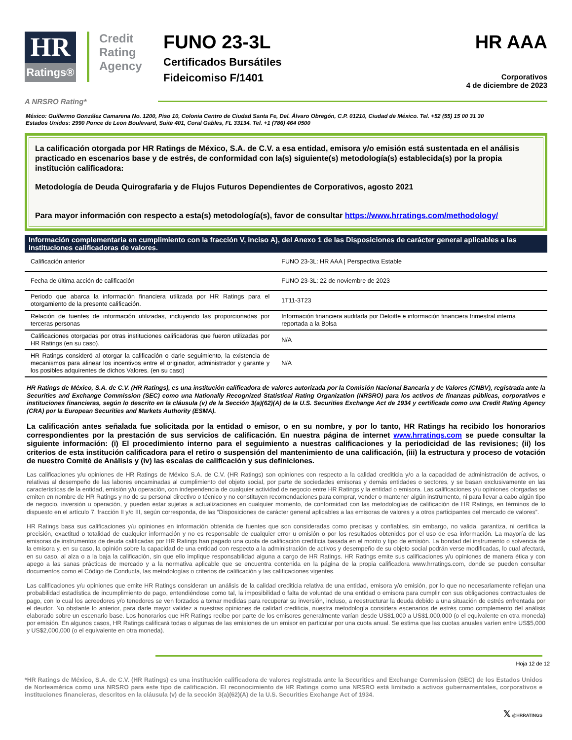HR
Ratings®
Credit Rating Agency
FUNO 23-3L
Certificados Bursátiles
Fideicomiso F/1401
HR AAA
Corporativos
4 de diciembre de 2023
A NRSRO Rating*
México: Guillermo González Camarena No. 1200, Piso 10, Colonia Centro de Ciudad Santa Fe, Del. Álvaro Obregón, C.P. 01210, Ciudad de México. Tel. +52 (55) 15 00 31 30
Estados Unidos: 2990 Ponce de Leon Boulevard, Suite 401, Coral Gables, FL 33134. Tel. +1 (786) 464 0500
La calificación otorgada por HR Ratings de México, S.A. de C.V. a esa entidad, emisora y/o emisión está sustentada en el análisis practicado en escenarios base y de estrés, de conformidad con la(s) siguiente(s) metodología(s) establecida(s) por la propia institución calificadora:
Metodología de Deuda Quirografaria y de Flujos Futuros Dependientes de Corporativos, agosto 2021
Para mayor información con respecto a esta(s) metodología(s), favor de consultar https://www.hrratings.com/methodology/
| Información complementaria en cumplimiento con la fracción V, inciso A), del Anexo 1 de las Disposiciones de carácter general aplicables a las instituciones calificadoras de valores. | |
| --- | --- |
| Calificación anterior | FUNO 23-3L: HR AAA / Perspectiva Estable |
| Fecha de última acción de calificación | FUNO 23-3L: 22 de noviembre de 2023 |
| Periodo que abarca la información financiera utilizada por HR Ratings para el otorgamiento de la presente calificación. | 1T11-3T23 |
| Relación de fuentes de información utilizadas, incluyendo las proporcionadas por terceras personas | Información financiera auditada por Deloitte e información financiera trimestral interna reportada a la Bolsa |
| Calificaciones otorgadas por otras instituciones calificadoras que fueron utilizadas por HR Ratings (en su caso). | N/A |
| HR Ratings consideró al otorgar la calificación o darle seguimiento, la existencia de mecanismos para alinear los incentivos entre el originador, administrador y garante y los posibles adquirentes de dichos Valores. (en su caso) | N/A |
HR Ratings de México, S.A. de C.V. (HR Ratings), es una institución calificadora de valores autorizada por la Comisión Nacional Bancaria y de Valores (CNBV), registrada ante la Securities and Exchange Commission (SEC) como una Nationally Recognized Statistical Rating Organization (NRSRO) para los activos de finanzas públicas, corporativos e instituciones financieras, según lo descrito en la cláusula (v) de la Sección 3(a)(62)(A) de la U.S. Securities Exchange Act de 1934 y certificada como una Credit Rating Agency (CRA) por la European Securities and Markets Authority (ESMA).
La calificación antes señalada fue solicitada por la entidad o emisor, o en su nombre, y por lo tanto, HR Ratings ha recibido los honorarios correspondientes por la prestación de sus servicios de calificación. En nuestra página de internet www.hrratings.com se puede consultar la siguiente información: (i) El procedimiento interno para el seguimiento a nuestras calificaciones y la periodicidad de las revisiones; (ii) los criterios de esta institución calificadora para el retiro o suspensión del mantenimiento de una calificación, (iii) la estructura y proceso de votación de nuestro Comité de Análisis y (iv) las escalas de calificación y sus definiciones.
Las calificaciones y/u opiniones de HR Ratings de México S.A. de C.V. (HR Ratings) son opiniones con respecto a la calidad crediticia y/o a la capacidad de administración de activos, o relativas al desempeño de las labores encaminadas al cumplimiento del objeto social, por parte de sociedades emisoras y demás entidades o sectores, y se basan exclusivamente en las características de la entidad, emisión y/u operación, con independencia de cualquier actividad de negocio entre HR Ratings y la entidad o emisora. Las calificaciones y/u opiniones otorgadas se emiten en nombre de HR Ratings y no de su personal directivo o técnico y no constituyen recomendaciones para comprar, vender o mantener algún instrumento, ni para llevar a cabo algún tipo de negocio, inversión u operación, y pueden estar sujetas a actualizaciones en cualquier momento, de conformidad con las metodologías de calificación de HR Ratings, en términos de lo dispuesto en el artículo 7, fracción II y/o III, según corresponda, de las “Disposiciones de carácter general aplicables a las emisoras de valores y a otros participantes del mercado de valores”.
HR Ratings basa sus calificaciones y/u opiniones en información obtenida de fuentes que son consideradas como precisas y confiables, sin embargo, no valida, garantiza, ni certifica la precisión, exactitud o totalidad de cualquier información y no es responsable de cualquier error u omisión o por los resultados obtenidos por el uso de esa información. La mayoría de las emisoras de instrumentos de deuda calificadas por HR Ratings han pagado una cuota de calificación crediticia basada en el monto y tipo de emisión. La bondad del instrumento o solvencia de la emisora y, en su caso, la opinión sobre la capacidad de una entidad con respecto a la administración de activos y desempeño de su objeto social podrán verse modificadas, lo cual afectará, en su caso, al alza o a la baja la calificación, sin que ello implique responsabilidad alguna a cargo de HR Ratings. HR Ratings emite sus calificaciones y/u opiniones de manera ética y con apego a las sanas prácticas de mercado y a la normativa aplicable que se encuentra contenida en la página de la propia calificadora www.hrratings.com, donde se pueden consultar documentos como el Código de Conducta, las metodologías o criterios de calificación y las calificaciones vigentes.
Las calificaciones y/u opiniones que emite HR Ratings consideran un análisis de la calidad crediticia relativa de una entidad, emisora y/o emisión, por lo que no necesariamente reflejan una probabilidad estadística de incumplimiento de pago, entendiéndose como tal, la imposibilidad o falta de voluntad de una entidad o emisora para cumplir con sus obligaciones contractuales de pago, con lo cual los acreedores y/o tenedores se ven forzados a tomar medidas para recuperar su inversión, incluso, a reestructurar la deuda debido a una situación de estrés enfrentada por el deudor. No obstante lo anterior, para darle mayor validez a nuestras opiniones de calidad crediticia, nuestra metodología considera escenarios de estrés como complemento del análisis elaborado sobre un escenario base. Los honorarios que HR Ratings recibe por parte de los emisores generalmente varían desde US$1,000 a US$1,000,000 (o el equivalente en otra moneda) por emisión. En algunos casos, HR Ratings calificará todas o algunas de las emisiones de un emisor en particular por una cuota anual. Se estima que las cuotas anuales varíen entre US$5,000 y US$2,000,000 (o el equivalente en otra moneda).
Hoja 12 de 12
*HR Ratings de México, S.A. de C.V. (HR Ratings) es una institución calificadora de valores registrada ante la Securities and Exchange Commission (SEC) de los Estados Unidos de Norteamérica como una NRSRO para este tipo de calificación. El reconocimiento de HR Ratings como una NRSRO está limitado a activos gubernamentales, corporativos e instituciones financieras, descritos en la cláusula (v) de la sección 3(a)(62)(A) de la U.S. Securities Exchange Act of 1934.
𝕏 @HRRATINGS